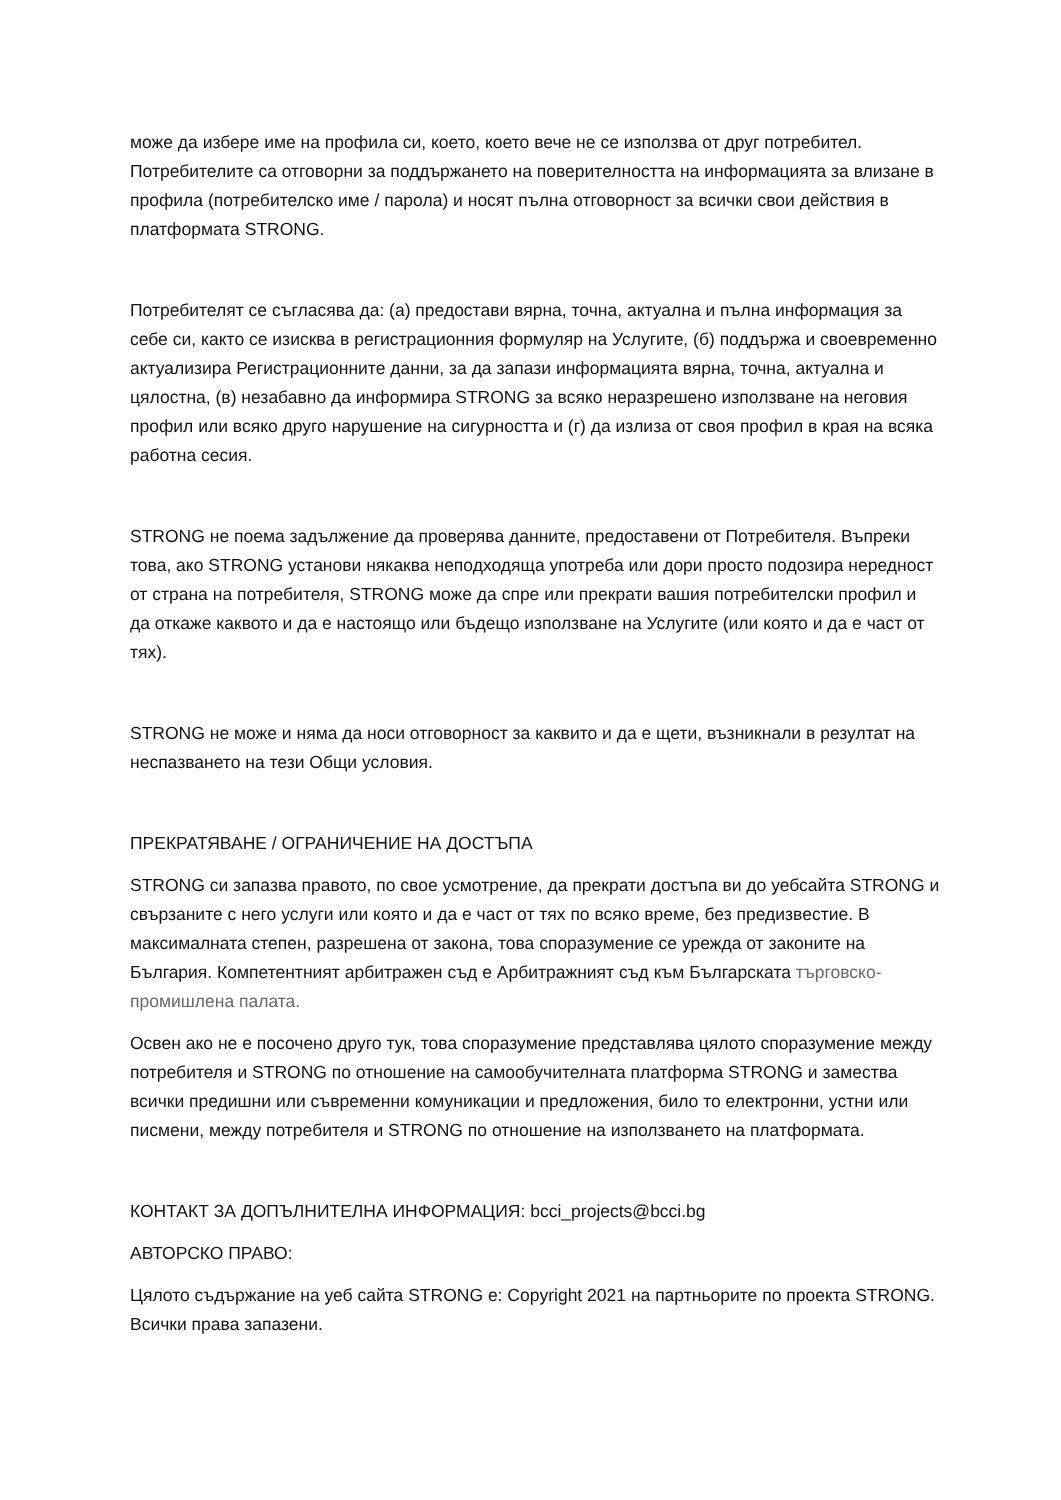може да избере име на профила си, което, което вече не се използва от друг потребител. Потребителите са отговорни за поддържането на поверителността на информацията за влизане в профила (потребителско име / парола) и носят пълна отговорност за всички свои действия в платформата STRONG.
Потребителят се съгласява да: (а) предостави вярна, точна, актуална и пълна информация за себе си, както се изисква в регистрационния формуляр на Услугите, (б) поддържа и своевременно актуализира Регистрационните данни, за да запази информацията вярна, точна, актуална и цялостна, (в) незабавно да информира STRONG за всяко неразрешено използване на неговия профил или всяко друго нарушение на сигурността и (г) да излиза от своя профил в края на всяка работна сесия.
STRONG не поема задължение да проверява данните, предоставени от Потребителя. Въпреки това, ако STRONG установи някаква неподходяща употреба или дори просто подозира нередност от страна на потребителя, STRONG може да спре или прекрати вашия потребителски профил и да откаже каквото и да е настоящо или бъдещо използване на Услугите (или която и да е част от тях).
STRONG не може и няма да носи отговорност за каквито и да е щети, възникнали в резултат на неспазването на тези Общи условия.
ПРЕКРАТЯВАНЕ / ОГРАНИЧЕНИЕ НА ДОСТЪПА
STRONG си запазва правото, по свое усмотрение, да прекрати достъпа ви до уебсайта STRONG и свързаните с него услуги или която и да е част от тях по всяко време, без предизвестие. В максималната степен, разрешена от закона, това споразумение се урежда от законите на България. Компетентният арбитражен съд е Арбитражният съд към Българската търговско-промишлена палата.
Освен ако не е посочено друго тук, това споразумение представлява цялото споразумение между потребителя и STRONG по отношение на самообучителната платформа STRONG и замества всички предишни или съвременни комуникации и предложения, било то електронни, устни или писмени, между потребителя и STRONG по отношение на използването на платформата.
КОНТАКТ ЗА ДОПЪЛНИТЕЛНА ИНФОРМАЦИЯ: bcci_projects@bcci.bg
АВТОРСКО ПРАВО:
Цялото съдържание на уеб сайта STRONG е: Copyright 2021 на партньорите по проекта STRONG. Всички права запазени.